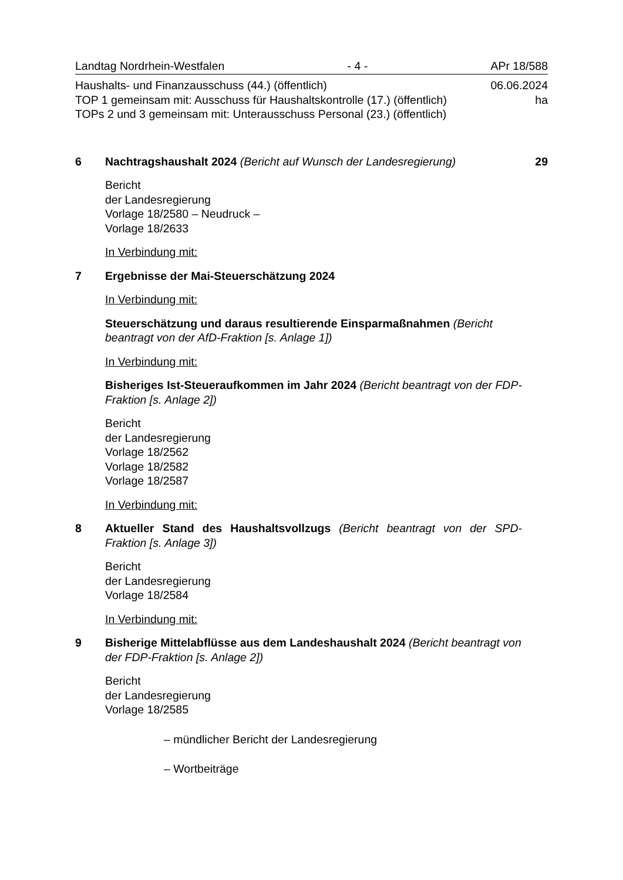Landtag Nordrhein-Westfalen - 4 - APr 18/588
Haushalts- und Finanzausschuss (44.) (öffentlich) 06.06.2024
TOP 1 gemeinsam mit: Ausschuss für Haushaltskontrolle (17.) (öffentlich) ha
TOPs 2 und 3 gemeinsam mit: Unterausschuss Personal (23.) (öffentlich)
6 Nachtragshaushalt 2024 (Bericht auf Wunsch der Landesregierung)
29
Bericht
der Landesregierung
Vorlage 18/2580 – Neudruck –
Vorlage 18/2633
In Verbindung mit:
7 Ergebnisse der Mai-Steuerschätzung 2024
In Verbindung mit:
Steuerschätzung und daraus resultierende Einsparmaßnahmen (Bericht beantragt von der AfD-Fraktion [s. Anlage 1])
In Verbindung mit:
Bisheriges Ist-Steueraufkommen im Jahr 2024 (Bericht beantragt von der FDP-Fraktion [s. Anlage 2])
Bericht
der Landesregierung
Vorlage 18/2562
Vorlage 18/2582
Vorlage 18/2587
In Verbindung mit:
8 Aktueller Stand des Haushaltsvollzugs (Bericht beantragt von der SPD-Fraktion [s. Anlage 3])
Bericht
der Landesregierung
Vorlage 18/2584
In Verbindung mit:
9 Bisherige Mittelabflüsse aus dem Landeshaushalt 2024 (Bericht beantragt von der FDP-Fraktion [s. Anlage 2])
Bericht
der Landesregierung
Vorlage 18/2585
– mündlicher Bericht der Landesregierung
– Wortbeiträge